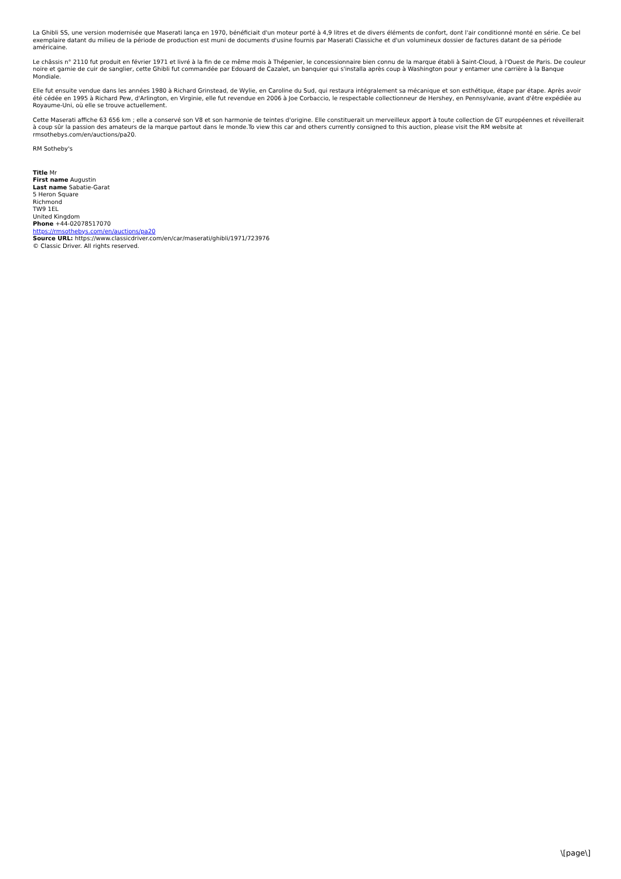La Ghibli SS, une version modernisée que Maserati lança en 1970, bénéficiait d'un moteur porté à 4,9 litres et de divers éléments de confort, dont l'air conditionné monté en série. Ce bel exemplaire datant du milieu de la période de production est muni de documents d'usine fournis par Maserati Classiche et d'un volumineux dossier de factures datant de sa période américaine.
Le châssis n° 2110 fut produit en février 1971 et livré à la fin de ce même mois à Thépenier, le concessionnaire bien connu de la marque établi à Saint-Cloud, à l'Ouest de Paris. De couleur noire et garnie de cuir de sanglier, cette Ghibli fut commandée par Edouard de Cazalet, un banquier qui s'installa après coup à Washington pour y entamer une carrière à la Banque Mondiale.
Elle fut ensuite vendue dans les années 1980 à Richard Grinstead, de Wylie, en Caroline du Sud, qui restaura intégralement sa mécanique et son esthétique, étape par étape. Après avoir été cédée en 1995 à Richard Pew, d'Arlington, en Virginie, elle fut revendue en 2006 à Joe Corbaccio, le respectable collectionneur de Hershey, en Pennsylvanie, avant d'être expédiée au Royaume-Uni, où elle se trouve actuellement.
Cette Maserati affiche 63 656 km ; elle a conservé son V8 et son harmonie de teintes d'origine. Elle constituerait un merveilleux apport à toute collection de GT européennes et réveillerait à coup sûr la passion des amateurs de la marque partout dans le monde.To view this car and others currently consigned to this auction, please visit the RM website at rmsothebys.com/en/auctions/pa20.
RM Sotheby's
Title Mr
First name Augustin
Last name Sabatie-Garat
5 Heron Square
Richmond
TW9 1EL
United Kingdom
Phone +44-02078517070
https://rmsothebys.com/en/auctions/pa20
Source URL: https://www.classicdriver.com/en/car/maserati/ghibli/1971/723976
© Classic Driver. All rights reserved.
\[page\]